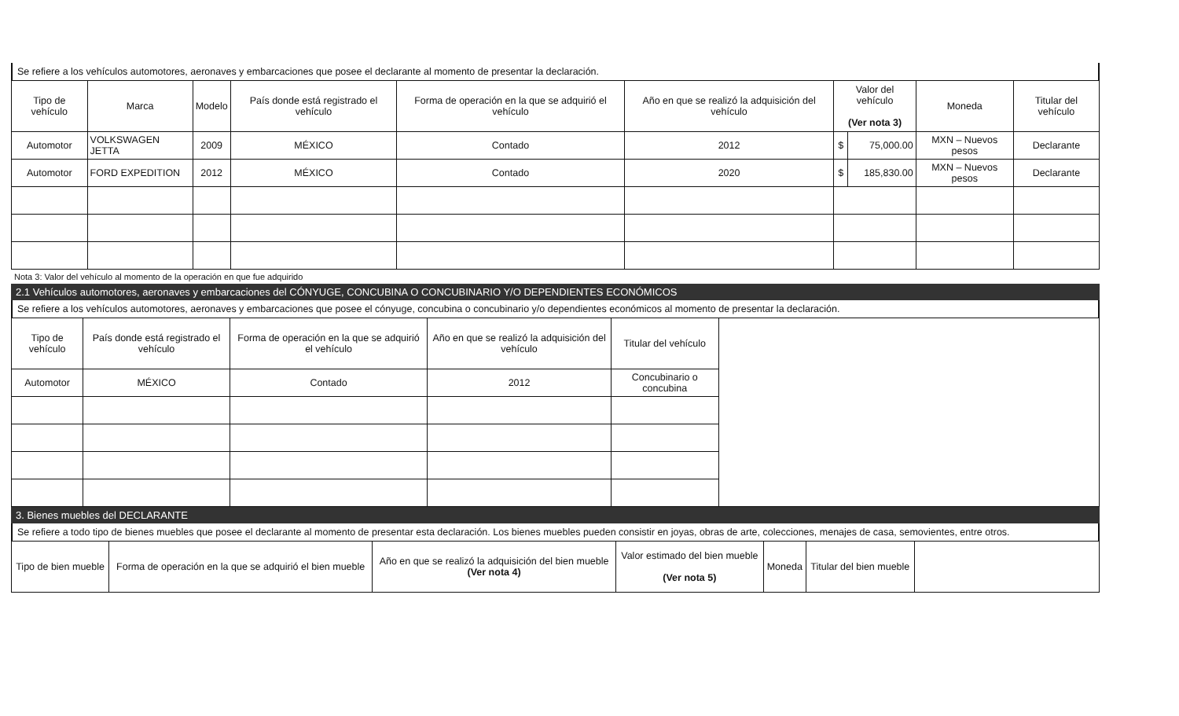Se refiere a los vehículos automotores, aeronaves y embarcaciones que posee el declarante al momento de presentar la declaración.
| Tipo de vehículo | Marca | Modelo | País donde está registrado el vehículo | Forma de operación en la que se adquirió el vehículo | Año en que se realizó la adquisición del vehículo | Valor del vehículo (Ver nota 3) | | Moneda | Titular del vehículo |
| --- | --- | --- | --- | --- | --- | --- | --- | --- | --- |
| Automotor | VOLKSWAGEN JETTA | 2009 | MÉXICO | Contado | 2012 | $ | 75,000.00 | MXN – Nuevos pesos | Declarante |
| Automotor | FORD EXPEDITION | 2012 | MÉXICO | Contado | 2020 | $ | 185,830.00 | MXN – Nuevos pesos | Declarante |
Nota 3: Valor del vehículo al momento de la operación en que fue adquirido
2.1 Vehículos automotores, aeronaves y embarcaciones del CÓNYUGE, CONCUBINA O CONCUBINARIO Y/O DEPENDIENTES ECONÓMICOS
Se refiere a los vehículos automotores, aeronaves y embarcaciones que posee el cónyuge, concubina o concubinario y/o dependientes económicos al momento de presentar la declaración.
| Tipo de vehículo | País donde está registrado el vehículo | Forma de operación en la que se adquirió el vehículo | Año en que se realizó la adquisición del vehículo | Titular del vehículo | |
| Automotor | MÉXICO | Contado | 2012 | Concubinario o concubina | |
3. Bienes muebles del DECLARANTE
Se refiere a todo tipo de bienes muebles que posee el declarante al momento de presentar esta declaración. Los bienes muebles pueden consistir en joyas, obras de arte, colecciones, menajes de casa, semovientes, entre otros.
| Tipo de bien mueble | Forma de operación en la que se adquirió el bien mueble | Año en que se realizó la adquisición del bien mueble (Ver nota 4) | Valor estimado del bien mueble (Ver nota 5) | Moneda | Titular del bien mueble | |
| --- | --- | --- | --- | --- | --- | --- |